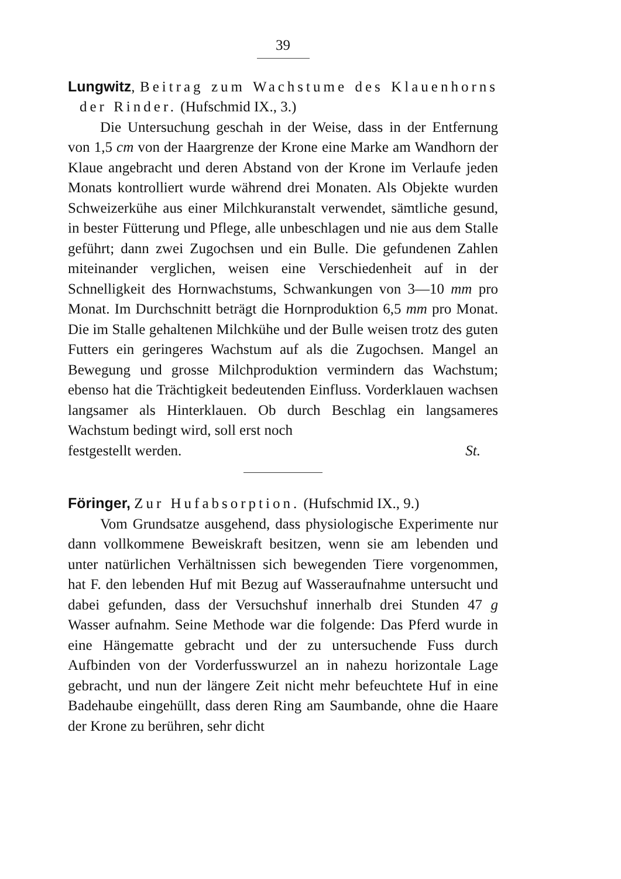39
Lungwitz, Beitrag zum Wachstume des Klauen­horns der Rinder. (Hufschmid IX., 3.)
Die Untersuchung geschah in der Weise, dass in der Entfernung von 1,5 cm von der Haargrenze der Krone eine Marke am Wandhorn der Klaue angebracht und deren Abstand von der Krone im Verlaufe jeden Monats kontrolliert wurde während drei Monaten. Als Objekte wurden Schweizerkühe aus einer Milchkuranstalt verwendet, sämtliche gesund, in bester Fütterung und Pflege, alle unbeschlagen und nie aus dem Stalle geführt; dann zwei Zugochsen und ein Bulle. Die gefundenen Zahlen miteinander verglichen, weisen eine Ver­schiedenheit auf in der Schnelligkeit des Hornwachstums, Schwankungen von 3—10 mm pro Monat. Im Durchschnitt beträgt die Hornproduktion 6,5 mm pro Monat. Die im Stalle gehaltenen Milchkühe und der Bulle weisen trotz des guten Futters ein geringeres Wachstum auf als die Zugochsen. Mangel an Bewegung und grosse Milchproduktion vermindern das Wachs­tum; ebenso hat die Trächtigkeit bedeutenden Einfluss. Vorder­klauen wachsen langsamer als Hinterklauen. Ob durch Be­schlag ein langsameres Wachstum bedingt wird, soll erst noch
festgestellt werden. St.
Föringer, Zur Hufabsorption. (Hufschmid IX., 9.)
Vom Grundsatze ausgehend, dass physiologische Experi­mente nur dann vollkommene Beweiskraft besitzen, wenn sie am lebenden und unter natürlichen Verhältnissen sich bewegen­den Tiere vorgenommen, hat F. den lebenden Huf mit Bezug auf Wasseraufnahme untersucht und dabei gefunden, dass der Versuchshuf innerhalb drei Stunden 47 g Wasser aufnahm. Seine Methode war die folgende: Das Pferd wurde in eine Hängematte gebracht und der zu untersuchende Fuss durch Aufbinden von der Vorderfusswurzel an in nahezu horizontale Lage gebracht, und nun der längere Zeit nicht mehr befeuch­tete Huf in eine Badehaube eingehüllt, dass deren Ring am Saumbande, ohne die Haare der Krone zu berühren, sehr dicht